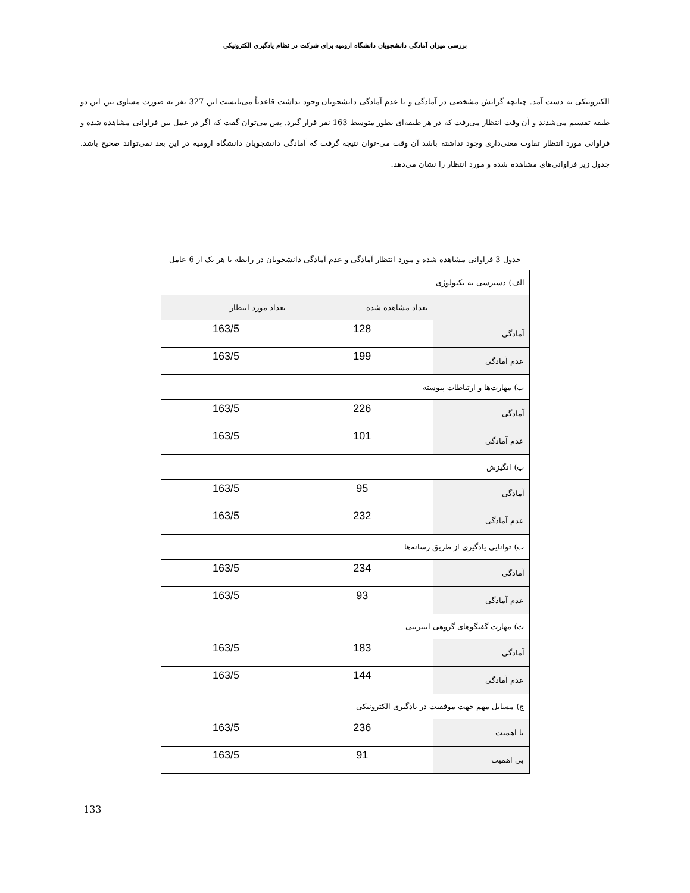بررسی میزان آمادگی دانشجویان دانشگاه ارومیه برای شرکت در نظام یادگیری الکترونیکی
الکترونیکی به دست آمد. چنانچه گرایش مشخصی در آمادگی و یا عدم آمادگی دانشجویان وجود نداشت قاعدتاً می‌بایست این 327 نفر به صورت مساوی بین این دو طبقه تقسیم می‌شدند و آن وقت انتظار می‌رفت که در هر طبقه‌ای بطور متوسط 163 نفر قرار گیرد. پس می‌توان گفت که اگر در عمل بین فراوانی مشاهده شده و فراوانی مورد انتظار تفاوت معنی‌داری وجود نداشته باشد آن وقت می-توان نتیجه گرفت که آمادگی دانشجویان دانشگاه ارومیه در این بعد نمی‌تواند صحیح باشد. جدول زیر فراوانی‌های مشاهده شده و مورد انتظار را نشان می‌دهد.
جدول 3 فراوانی مشاهده شده و مورد انتظار آمادگی و عدم آمادگی دانشجویان در رابطه با هر یک از 6 عامل
| الف) دسترسی به تکنولوژی | | |
| | تعداد مشاهده شده | تعداد مورد انتظار |
| آمادگی | 128 | 163/5 |
| عدم آمادگی | 199 | 163/5 |
| ب) مهارت‌ها و ارتباطات پیوسته | | |
| آمادگی | 226 | 163/5 |
| عدم آمادگی | 101 | 163/5 |
| پ) انگیزش | | |
| آمادگی | 95 | 163/5 |
| عدم آمادگی | 232 | 163/5 |
| ت) توانایی یادگیری از طریق رسانه‌ها | | |
| آمادگی | 234 | 163/5 |
| عدم آمادگی | 93 | 163/5 |
| ث) مهارت گفتگوهای گروهی اینترنتی | | |
| آمادگی | 183 | 163/5 |
| عدم آمادگی | 144 | 163/5 |
| ج) مسایل مهم جهت موفقیت در یادگیری الکترونیکی | | |
| با اهمیت | 236 | 163/5 |
| بی اهمیت | 91 | 163/5 |
133